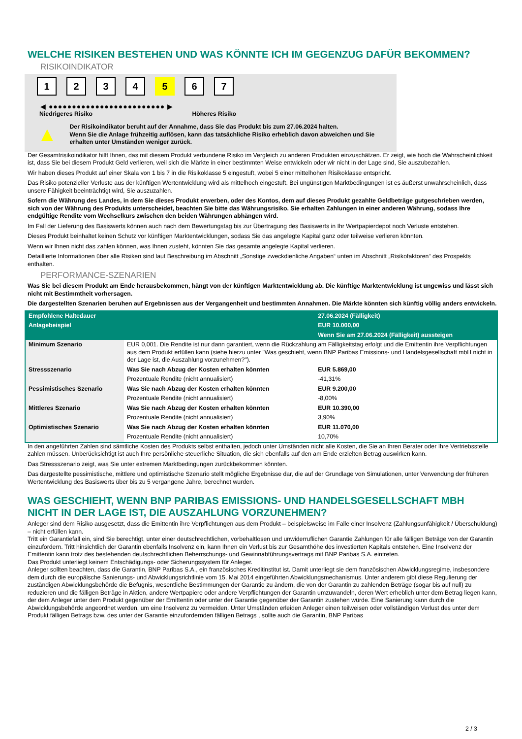WELCHE RISIKEN BESTEHEN UND WAS KÖNNTE ICH IM GEGENZUG DAFÜR BEKOMMEN?
RISIKOINDIKATOR
1 2 3 4 5 6 7
◀ ●●●●●●●●●●●●●●●●●●●●●●●●● ▶
Niedrigeres Risiko Höheres Risiko
▲
Der Risikoindikator beruht auf der Annahme, dass Sie das Produkt bis zum 27.06.2024 halten.
Wenn Sie die Anlage frühzeitig auflösen, kann das tatsächliche Risiko erheblich davon abweichen und Sie erhalten unter Umständen weniger zurück.
Der Gesamtrisikoindikator hilft Ihnen, das mit diesem Produkt verbundene Risiko im Vergleich zu anderen Produkten einzuschätzen. Er zeigt, wie hoch die Wahrscheinlichkeit ist, dass Sie bei diesem Produkt Geld verlieren, weil sich die Märkte in einer bestimmten Weise entwickeln oder wir nicht in der Lage sind, Sie auszubezahlen.
Wir haben dieses Produkt auf einer Skala von 1 bis 7 in die Risikoklasse 5 eingestuft, wobei 5 einer mittelhohen Risikoklasse entspricht.
Das Risiko potenzieller Verluste aus der künftigen Wertentwicklung wird als mittelhoch eingestuft. Bei ungünstigen Marktbedingungen ist es äußerst unwahrscheinlich, dass unsere Fähigkeit beeinträchtigt wird, Sie auszuzahlen.
Sofern die Währung des Landes, in dem Sie dieses Produkt erwerben, oder des Kontos, dem auf dieses Produkt gezahlte Geldbeträge gutgeschrieben werden, sich von der Währung des Produkts unterscheidet, beachten Sie bitte das Währungsrisiko. Sie erhalten Zahlungen in einer anderen Währung, sodass Ihre endgültige Rendite vom Wechselkurs zwischen den beiden Währungen abhängen wird.
Im Fall der Lieferung des Basiswerts können auch nach dem Bewertungstag bis zur Übertragung des Basiswerts in Ihr Wertpapierdepot noch Verluste entstehen.
Dieses Produkt beinhaltet keinen Schutz vor künftigen Marktentwicklungen, sodass Sie das angelegte Kapital ganz oder teilweise verlieren könnten.
Wenn wir Ihnen nicht das zahlen können, was Ihnen zusteht, könnten Sie das gesamte angelegte Kapital verlieren.
Detaillierte Informationen über alle Risiken sind laut Beschreibung im Abschnitt „Sonstige zweckdienliche Angaben“ unten im Abschnitt „Risikofaktoren“ des Prospekts enthalten.
PERFORMANCE-SZENARIEN
Was Sie bei diesem Produkt am Ende herausbekommen, hängt von der künftigen Marktentwicklung ab. Die künftige Marktentwicklung ist ungewiss und lässt sich nicht mit Bestimmtheit vorhersagen.
Die dargestellten Szenarien beruhen auf Ergebnissen aus der Vergangenheit und bestimmten Annahmen. Die Märkte könnten sich künftig völlig anders entwickeln.
| Empfohlene Haltedauer | | 27.06.2024 (Fälligkeit) |
| Anlagebeispiel | | EUR 10.000,00 |
| | | Wenn Sie am 27.06.2024 (Fälligkeit) aussteigen |
| Minimum Szenario | EUR 0,001. Die Rendite ist nur dann garantiert, wenn die Rückzahlung am Fälligkeitstag erfolgt und die Emittentin ihre Verpflichtungen aus dem Produkt erfüllen kann (siehe hierzu unter "Was geschieht, wenn BNP Paribas Emissions- und Handelsgesellschaft mbH nicht in der Lage ist, die Auszahlung vorzunehmen?"). | |
| Stressszenario | Was Sie nach Abzug der Kosten erhalten könnten | EUR 5.869,00 |
| | Prozentuale Rendite (nicht annualisiert) | -41,31% |
| Pessimistisches Szenario | Was Sie nach Abzug der Kosten erhalten könnten | EUR 9.200,00 |
| | Prozentuale Rendite (nicht annualisiert) | -8,00% |
| Mittleres Szenario | Was Sie nach Abzug der Kosten erhalten könnten | EUR 10.390,00 |
| | Prozentuale Rendite (nicht annualisiert) | 3,90% |
| Optimistisches Szenario | Was Sie nach Abzug der Kosten erhalten könnten | EUR 11.070,00 |
| | Prozentuale Rendite (nicht annualisiert) | 10,70% |
In den angeführten Zahlen sind sämtliche Kosten des Produkts selbst enthalten, jedoch unter Umständen nicht alle Kosten, die Sie an Ihren Berater oder Ihre Vertriebsstelle zahlen müssen. Unberücksichtigt ist auch Ihre persönliche steuerliche Situation, die sich ebenfalls auf den am Ende erzielten Betrag auswirken kann.
Das Stressszenario zeigt, was Sie unter extremen Marktbedingungen zurückbekommen könnten.
Das dargestellte pessimistische, mittlere und optimistische Szenario stellt mögliche Ergebnisse dar, die auf der Grundlage von Simulationen, unter Verwendung der früheren Wertentwicklung des Basiswerts über bis zu 5 vergangene Jahre, berechnet wurden.
WAS GESCHIEHT, WENN BNP PARIBAS EMISSIONS- UND HANDELSGESELLSCHAFT MBH NICHT IN DER LAGE IST, DIE AUSZAHLUNG VORZUNEHMEN?
Anleger sind dem Risiko ausgesetzt, dass die Emittentin ihre Verpflichtungen aus dem Produkt – beispielsweise im Falle einer Insolvenz (Zahlungsunfähigkeit / Überschuldung) – nicht erfüllen kann.
Tritt ein Garantiefall ein, sind Sie berechtigt, unter einer deutschrechtlichen, vorbehaltlosen und unwiderruflichen Garantie Zahlungen für alle fälligen Beträge von der Garantin einzufordern. Tritt hinsichtlich der Garantin ebenfalls Insolvenz ein, kann Ihnen ein Verlust bis zur Gesamthöhe des investierten Kapitals entstehen. Eine Insolvenz der Emittentin kann trotz des bestehenden deutschrechtlichen Beherrschungs- und Gewinnabführungsvertrags mit BNP Paribas S.A. eintreten.
Das Produkt unterliegt keinem Entschädigungs- oder Sicherungssystem für Anleger.
Anleger sollten beachten, dass die Garantin, BNP Paribas S.A., ein französisches Kreditinstitut ist. Damit unterliegt sie dem französischen Abwicklungsregime, insbesondere dem durch die europäische Sanierungs- und Abwicklungsrichtlinie vom 15. Mai 2014 eingeführten Abwicklungsmechanismus. Unter anderem gibt diese Regulierung der zuständigen Abwicklungsbehörde die Befugnis, wesentliche Bestimmungen der Garantie zu ändern, die von der Garantin zu zahlenden Beträge (sogar bis auf null) zu reduzieren und die fälligen Beträge in Aktien, andere Wertpapiere oder andere Verpflichtungen der Garantin umzuwandeln, deren Wert erheblich unter dem Betrag liegen kann, der dem Anleger unter dem Produkt gegenüber der Emittentin oder unter der Garantie gegenüber der Garantin zustehen würde. Eine Sanierung kann durch die Abwicklungsbehörde angeordnet werden, um eine Insolvenz zu vermeiden. Unter Umständen erleiden Anleger einen teilweisen oder vollständigen Verlust des unter dem Produkt fälligen Betrags bzw. des unter der Garantie einzufordernden fälligen Betrags , sollte auch die Garantin, BNP Paribas
2 / 3